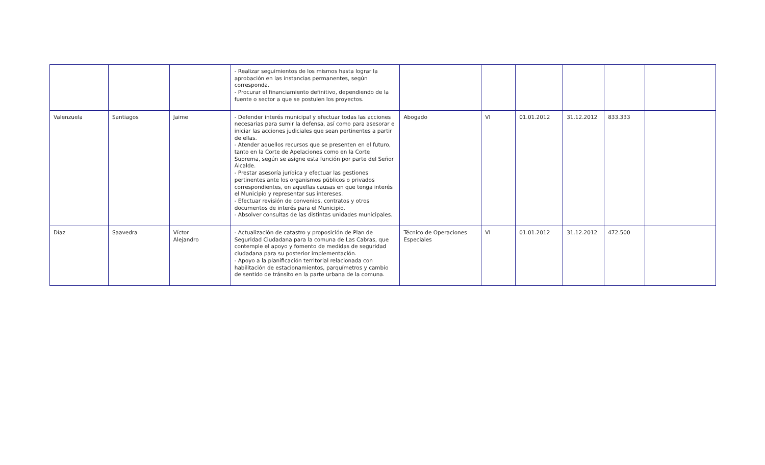| | | | - Realizar seguimientos de los mismos hasta lograr la aprobación en las instancias permanentes, según corresponda. - Procurar el financiamiento definitivo, dependiendo de la fuente o sector a que se postulen los proyectos. | | | | | | |
| Valenzuela | Santiagos | Jaime | - Defender interés municipal y efectuar todas las acciones necesarias para sumir la defensa, así como para asesorar e iniciar las acciones judiciales que sean pertinentes a partir de ellas. - Atender aquellos recursos que se presenten en el futuro, tanto en la Corte de Apelaciones como en la Corte Suprema, según se asigne esta función por parte del Señor Alcalde. - Prestar asesoría jurídica y efectuar las gestiones pertinentes ante los organismos públicos o privados correspondientes, en aquellas causas en que tenga interés el Municipio y representar sus intereses. - Efectuar revisión de convenios, contratos y otros documentos de interés para el Municipio. - Absolver consultas de las distintas unidades municipales. | Abogado | VI | 01.01.2012 | 31.12.2012 | 833.333 | |
| Díaz | Saavedra | Víctor Alejandro | - Actualización de catastro y proposición de Plan de Seguridad Ciudadana para la comuna de Las Cabras, que contemple el apoyo y fomento de medidas de seguridad ciudadana para su posterior implementación. - Apoyo a la planificación territorial relacionada con habilitación de estacionamientos, parquímetros y cambio de sentido de tránsito en la parte urbana de la comuna. | Técnico de Operaciones Especiales | VI | 01.01.2012 | 31.12.2012 | 472.500 | |